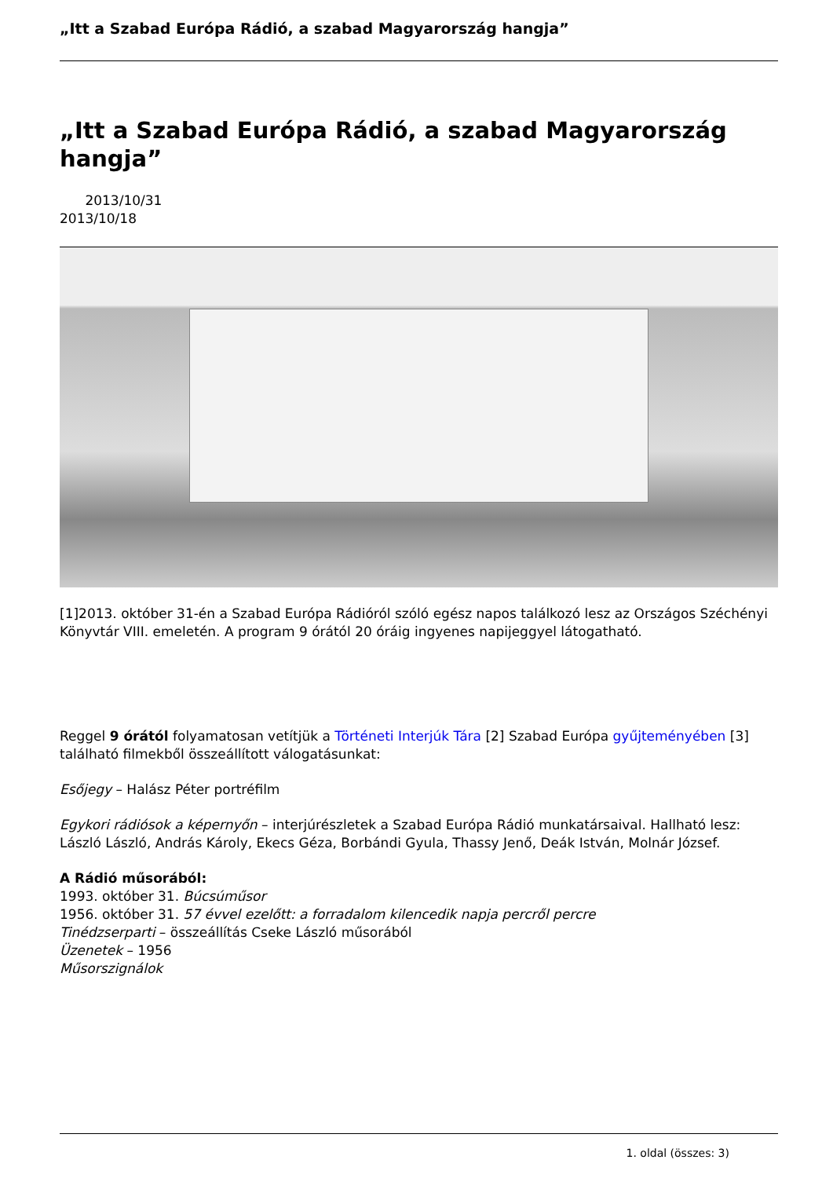„Itt a Szabad Európa Rádió, a szabad Magyarország hangja”
„Itt a Szabad Európa Rádió, a szabad Magyarország hangja”
2013/10/31
2013/10/18
[1]2013. október 31-én a Szabad Európa Rádióról szóló egész napos találkozó lesz az Országos Széchényi Könyvtár VIII. emeletén. A program 9 órától 20 óráig ingyenes napijeggyel látogatható.
Reggel 9 órától folyamatosan vetítjük a Történeti Interjúk Tára [2] Szabad Európa gyűjteményében [3] található filmekből összeállított válogatásunkat:
Esőjegy – Halász Péter portréfilm
Egykori rádiósok a képernyőn – interjúrészletek a Szabad Európa Rádió munkatársaival. Hallható lesz: László László, András Károly, Ekecs Géza, Borbándi Gyula, Thassy Jenő, Deák István, Molnár József.
A Rádió műsorából:
1993. október 31. Búcsúműsor
1956. október 31. 57 évvel ezelőtt: a forradalom kilencedik napja percről percre
Tinédzserparti – összeállítás Cseke László műsorából
Üzenetek – 1956
Műsorszignálok
1. oldal (összes: 3)